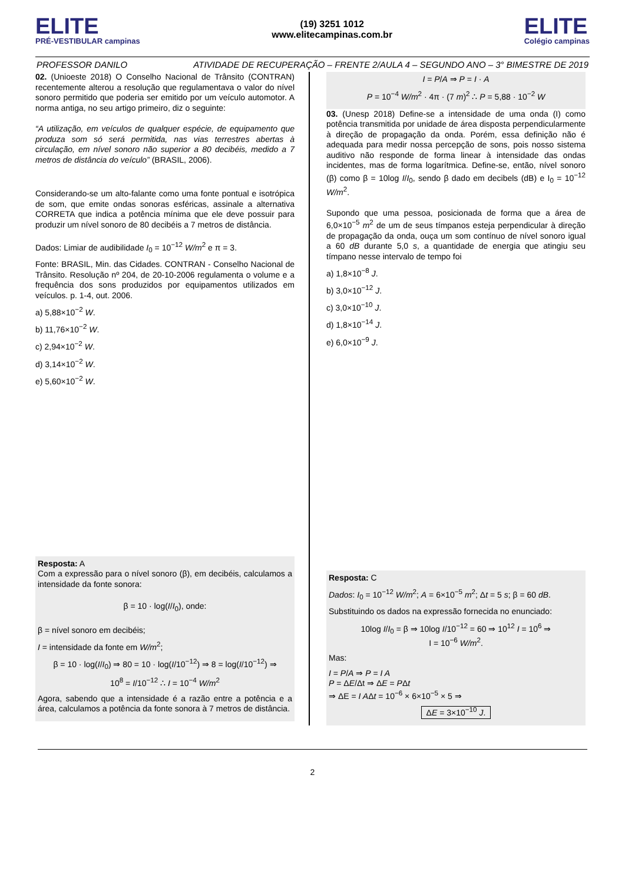ELITE
PRÉ-VESTIBULAR campinas
(19) 3251 1012
www.elitecampinas.com.br
ELITE
Colégio campinas
PROFESSOR DANILO ATIVIDADE DE RECUPERAÇÃO – FRENTE 2/AULA 4 – SEGUNDO ANO – 3° BIMESTRE DE 2019
02. (Unioeste 2018) O Conselho Nacional de Trânsito (CONTRAN) recentemente alterou a resolução que regulamentava o valor do nível sonoro permitido que poderia ser emitido por um veículo automotor. A norma antiga, no seu artigo primeiro, diz o seguinte:
“A utilização, em veículos de qualquer espécie, de equipamento que produza som só será permitida, nas vias terrestres abertas à circulação, em nível sonoro não superior a 80 decibéis, medido a 7 metros de distância do veículo” (BRASIL, 2006).
Considerando-se um alto-falante como uma fonte pontual e isotrópica de som, que emite ondas sonoras esféricas, assinale a alternativa CORRETA que indica a potência mínima que ele deve possuir para produzir um nível sonoro de 80 decibéis a 7 metros de distância.
Dados: Limiar de audibilidade I<sub>0</sub> = 10<sup>−12</sup> W/m<sup>2</sup> e π = 3.
Fonte: BRASIL, Min. das Cidades. CONTRAN - Conselho Nacional de Trânsito. Resolução nº 204, de 20-10-2006 regulamenta o volume e a frequência dos sons produzidos por equipamentos utilizados em veículos. p. 1-4, out. 2006.
a) 5,88×10<sup>−2</sup> W.
b) 11,76×10<sup>−2</sup> W.
c) 2,94×10<sup>−2</sup> W.
d) 3,14×10<sup>−2</sup> W.
e) 5,60×10<sup>−2</sup> W.
Resposta: A
Com a expressão para o nível sonoro (β), em decibéis, calculamos a intensidade da fonte sonora:
β = 10 · log(I/I<sub>0</sub>), onde:
β = nível sonoro em decibéis;
I = intensidade da fonte em W/m<sup>2</sup>;
β = 10 · log(I/I<sub>0</sub>) ⇒ 80 = 10 · log(I/10<sup>−12</sup>) ⇒ 8 = log(I/10<sup>−12</sup>) ⇒
10<sup>8</sup> = I/10<sup>−12</sup> ∴ I = 10<sup>−4</sup> W/m<sup>2</sup>
Agora, sabendo que a intensidade é a razão entre a potência e a área, calculamos a potência da fonte sonora à 7 metros de distância.
I = P/A ⇒ P = I · A
P = 10<sup>−4</sup> W/m<sup>2</sup> · 4π · (7 m)<sup>2</sup> ∴ P = 5,88 · 10<sup>−2</sup> W
03. (Unesp 2018) Define-se a intensidade de uma onda (I) como potência transmitida por unidade de área disposta perpendicularmente à direção de propagação da onda. Porém, essa definição não é adequada para medir nossa percepção de sons, pois nosso sistema auditivo não responde de forma linear à intensidade das ondas incidentes, mas de forma logarítmica. Define-se, então, nível sonoro (β) como β = 10log I/I<sub>0</sub>, sendo β dado em decibels (dB) e I<sub>0</sub> = 10<sup>−12</sup> W/m<sup>2</sup>.
Supondo que uma pessoa, posicionada de forma que a área de 6,0×10<sup>−5</sup> m<sup>2</sup> de um de seus tímpanos esteja perpendicular à direção de propagação da onda, ouça um som contínuo de nível sonoro igual a 60 dB durante 5,0 s, a quantidade de energia que atingiu seu tímpano nesse intervalo de tempo foi
a) 1,8×10<sup>−8</sup> J.
b) 3,0×10<sup>−12</sup> J.
c) 3,0×10<sup>−10</sup> J.
d) 1,8×10<sup>−14</sup> J.
e) 6,0×10<sup>−9</sup> J.
Resposta: C
Dados: I<sub>0</sub> = 10<sup>−12</sup> W/m<sup>2</sup>; A = 6×10<sup>−5</sup> m<sup>2</sup>; Δt = 5 s; β = 60 dB.
Substituindo os dados na expressão fornecida no enunciado:
10log I/I<sub>0</sub> = β ⇒ 10log I/10<sup>−12</sup> = 60 ⇒ 10<sup>12</sup> I = 10<sup>6</sup> ⇒
I = 10<sup>−6</sup> W/m<sup>2</sup>.
Mas:
I = P/A ⇒ P = I A
P = ΔE/Δt ⇒ ΔE = PΔt
⇒ ΔE = I AΔt = 10<sup>−6</sup> × 6×10<sup>−5</sup> × 5 ⇒
ΔE = 3×10<sup>−10</sup> J.
2